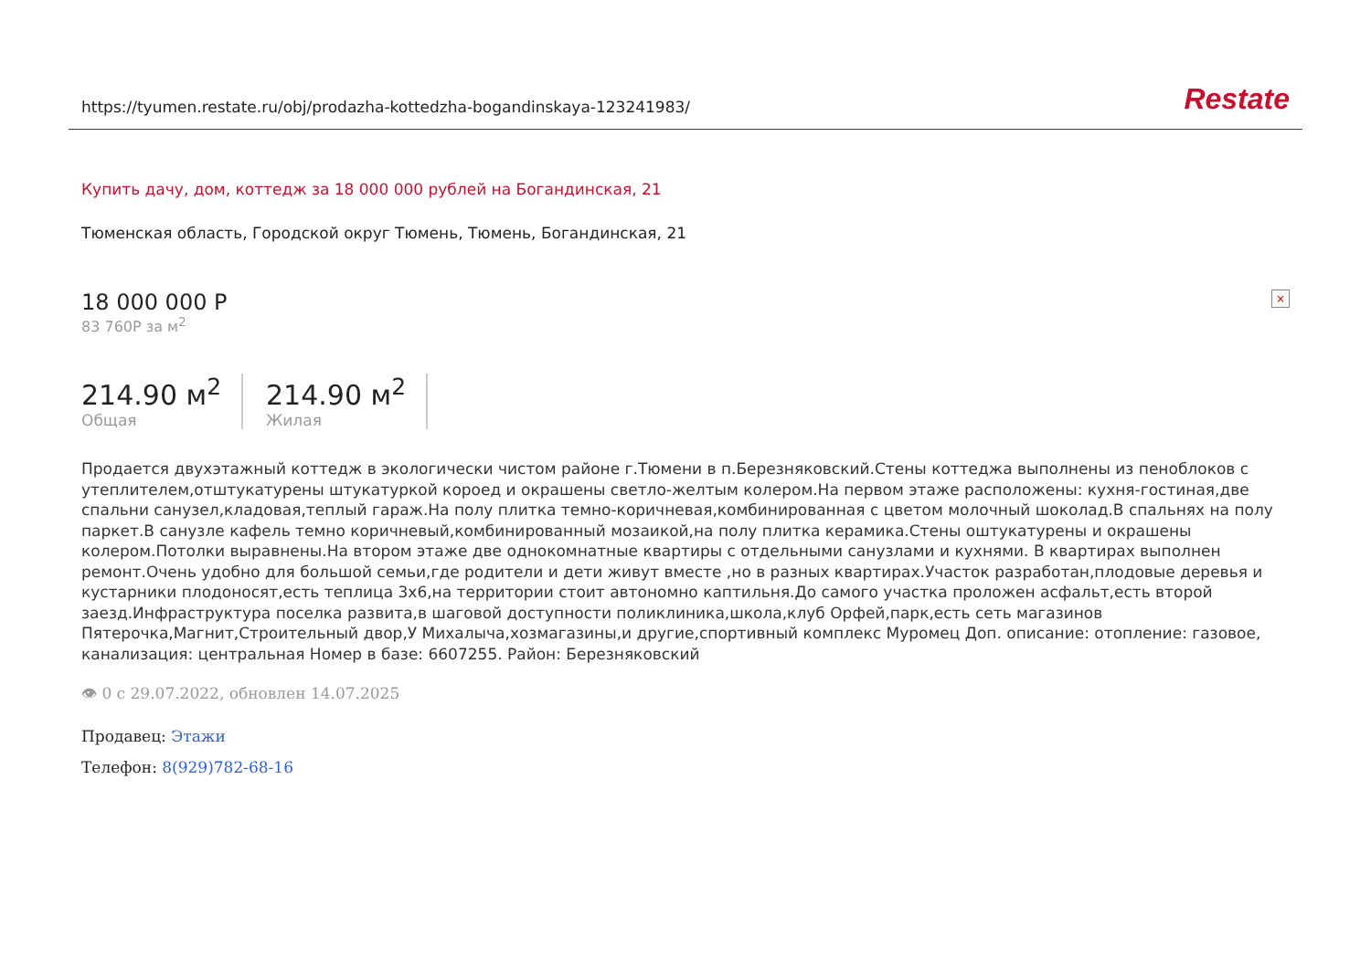https://tyumen.restate.ru/obj/prodazha-kottedzha-bogandinskaya-123241983/
Restate
Купить дачу, дом, коттедж за 18 000 000 рублей на Богандинская, 21
Тюменская область, Городской округ Тюмень, Тюмень, Богандинская, 21
18 000 000 Р
83 760Р за м<sup>2</sup>
×
214.90 м<sup>2</sup>
Общая
214.90 м<sup>2</sup>
Жилая
Продается двухэтажный коттедж в экологически чистом районе г.Тюмени в п.Березняковский.Стены коттеджа выполнены из пеноблоков с утеплителем,отштукатурены штукатуркой короед и окрашены светло-желтым колером.На первом этаже расположены: кухня-гостиная,две спальни санузел,кладовая,теплый гараж.На полу плитка темно-коричневая,комбинированная с цветом молочный шоколад.В спальнях на полу паркет.В санузле кафель темно коричневый,комбинированный мозаикой,на полу плитка керамика.Стены оштукатурены и окрашены колером.Потолки выравнены.На втором этаже две однокомнатные квартиры с отдельными санузлами и кухнями. В квартирах выполнен ремонт.Очень удобно для большой семьи,где родители и дети живут вместе ,но в разных квартирах.Участок разработан,плодовые деревья и кустарники плодоносят,есть теплица 3х6,на территории стоит автономно каптильня.До самого участка проложен асфальт,есть второй заезд.Инфраструктура поселка развита,в шаговой доступности поликлиника,школа,клуб Орфей,парк,есть сеть магазинов Пятерочка,Магнит,Строительный двор,У Михалыча,хозмагазины,и другие,спортивный комплекс Муромец Доп. описание: отопление: газовое, канализация: центральная Номер в базе: 6607255. Район: Березняковский
👁 0 с 29.07.2022, обновлен 14.07.2025
Продавец: Этажи
Телефон: 8(929)782-68-16